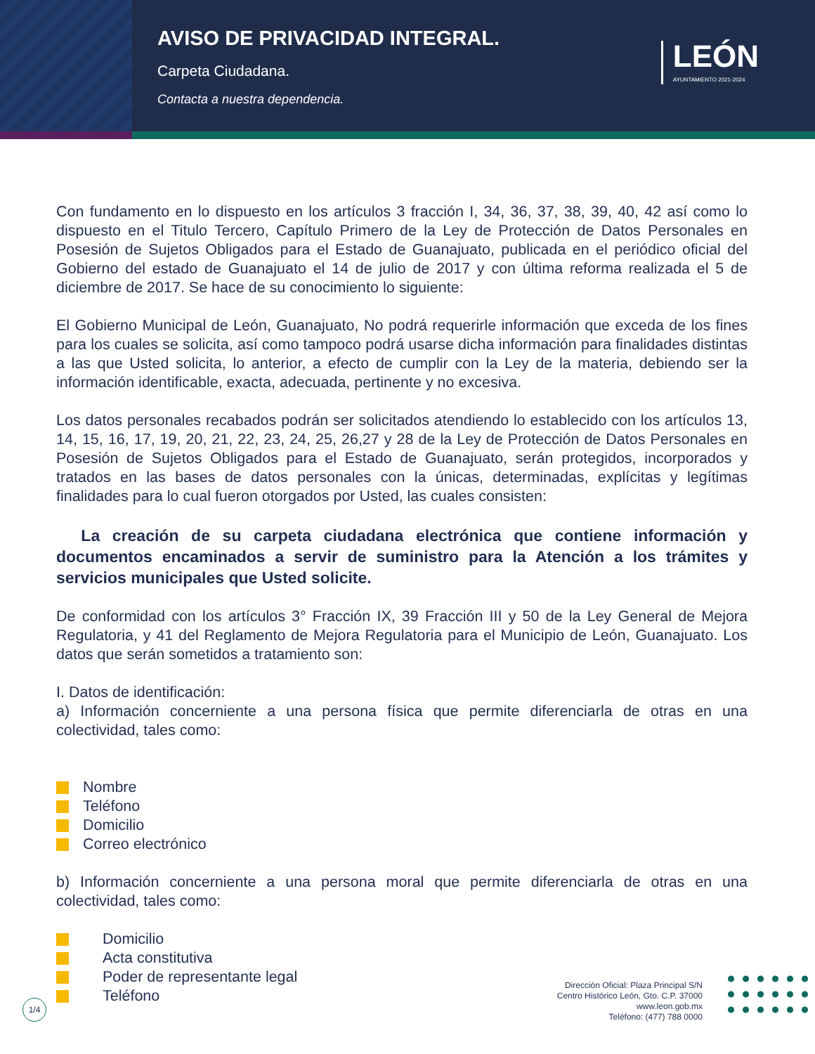AVISO DE PRIVACIDAD INTEGRAL.
Carpeta Ciudadana.
Contacta a nuestra dependencia.
LEÓN
AYUNTAMIENTO 2021-2024
Con fundamento en lo dispuesto en los artículos 3 fracción I, 34, 36, 37, 38, 39, 40, 42 así como lo dispuesto en el Titulo Tercero, Capítulo Primero de la Ley de Protección de Datos Personales en Posesión de Sujetos Obligados para el Estado de Guanajuato, publicada en el periódico oficial del Gobierno del estado de Guanajuato el 14 de julio de 2017 y con última reforma realizada el 5 de diciembre de 2017. Se hace de su conocimiento lo siguiente:
El Gobierno Municipal de León, Guanajuato, No podrá requerirle información que exceda de los fines para los cuales se solicita, así como tampoco podrá usarse dicha información para finalidades distintas a las que Usted solicita, lo anterior, a efecto de cumplir con la Ley de la materia, debiendo ser la información identificable, exacta, adecuada, pertinente y no excesiva.
Los datos personales recabados podrán ser solicitados atendiendo lo establecido con los artículos 13, 14, 15, 16, 17, 19, 20, 21, 22, 23, 24, 25, 26,27 y 28 de la Ley de Protección de Datos Personales en Posesión de Sujetos Obligados para el Estado de Guanajuato, serán protegidos, incorporados y tratados en las bases de datos personales con la únicas, determinadas, explícitas y legítimas finalidades para lo cual fueron otorgados por Usted, las cuales consisten:
La creación de su carpeta ciudadana electrónica que contiene información y documentos encaminados a servir de suministro para la Atención a los trámites y servicios municipales que Usted solicite.
De conformidad con los artículos 3° Fracción IX, 39 Fracción III y 50 de la Ley General de Mejora Regulatoria, y 41 del Reglamento de Mejora Regulatoria para el Municipio de León, Guanajuato. Los datos que serán sometidos a tratamiento son:
I. Datos de identificación:
a) Información concerniente a una persona física que permite diferenciarla de otras en una colectividad, tales como:
Nombre
Teléfono
Domicilio
Correo electrónico
b) Información concerniente a una persona moral que permite diferenciarla de otras en una colectividad, tales como:
Domicilio
Acta constitutiva
Poder de representante legal
Teléfono
1/4
Dirección Oficial: Plaza Principal S/N
Centro Histórico León, Gto. C.P. 37000
www.leon.gob.mx
Teléfono: (477) 788 0000